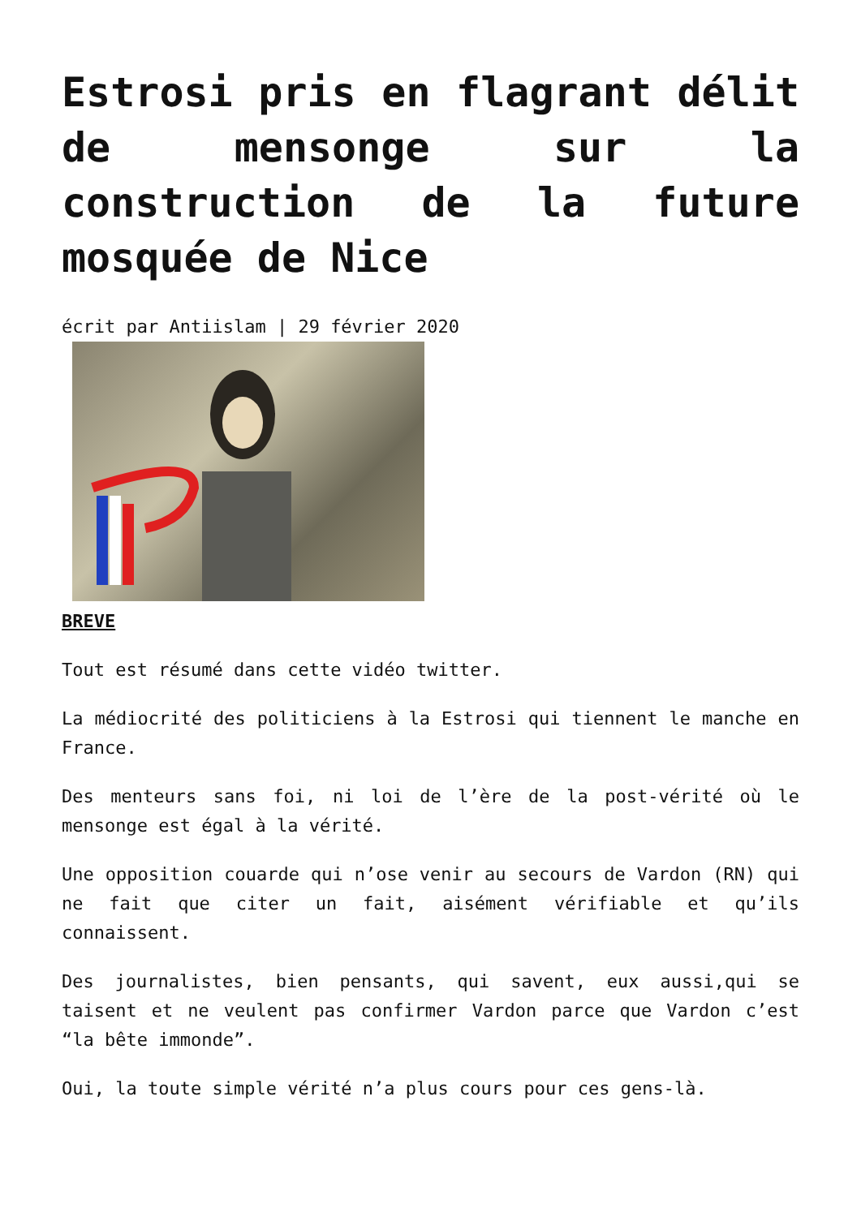Estrosi pris en flagrant délit de mensonge sur la construction de la future mosquée de Nice
écrit par Antiislam | 29 février 2020
BREVE
Tout est résumé dans cette vidéo twitter.
La médiocrité des politiciens à la Estrosi qui tiennent le manche en France.
Des menteurs sans foi, ni loi de l’ère de la post-vérité où le mensonge est égal à la vérité.
Une opposition couarde qui n’ose venir au secours de Vardon (RN) qui ne fait que citer un fait, aisément vérifiable et qu’ils connaissent.
Des journalistes, bien pensants, qui savent, eux aussi,qui se taisent et ne veulent pas confirmer Vardon parce que Vardon c’est “la bête immonde”.
Oui, la toute simple vérité n’a plus cours pour ces gens-là.